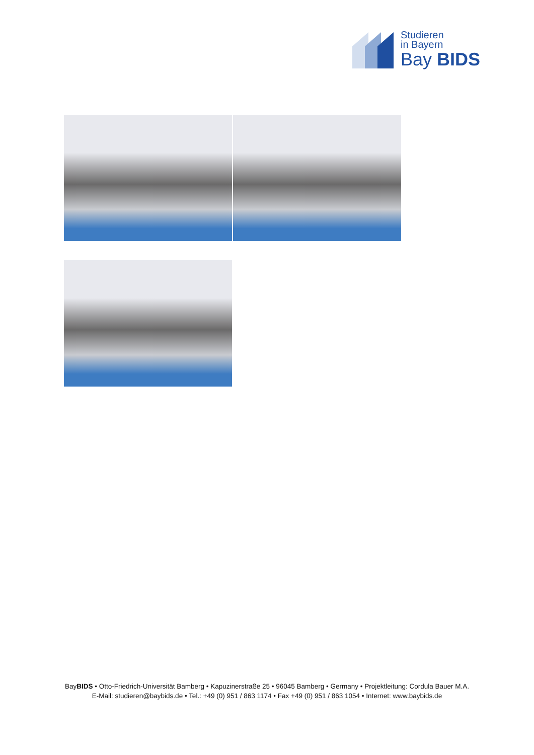Studieren
in Bayern
Bay BIDS
BayBIDS • Otto-Friedrich-Universität Bamberg • Kapuzinerstraße 25 • 96045 Bamberg • Germany • Projektleitung: Cordula Bauer M.A.
E-Mail: studieren@baybids.de • Tel.: +49 (0) 951 / 863 1174 • Fax +49 (0) 951 / 863 1054 • Internet: www.baybids.de